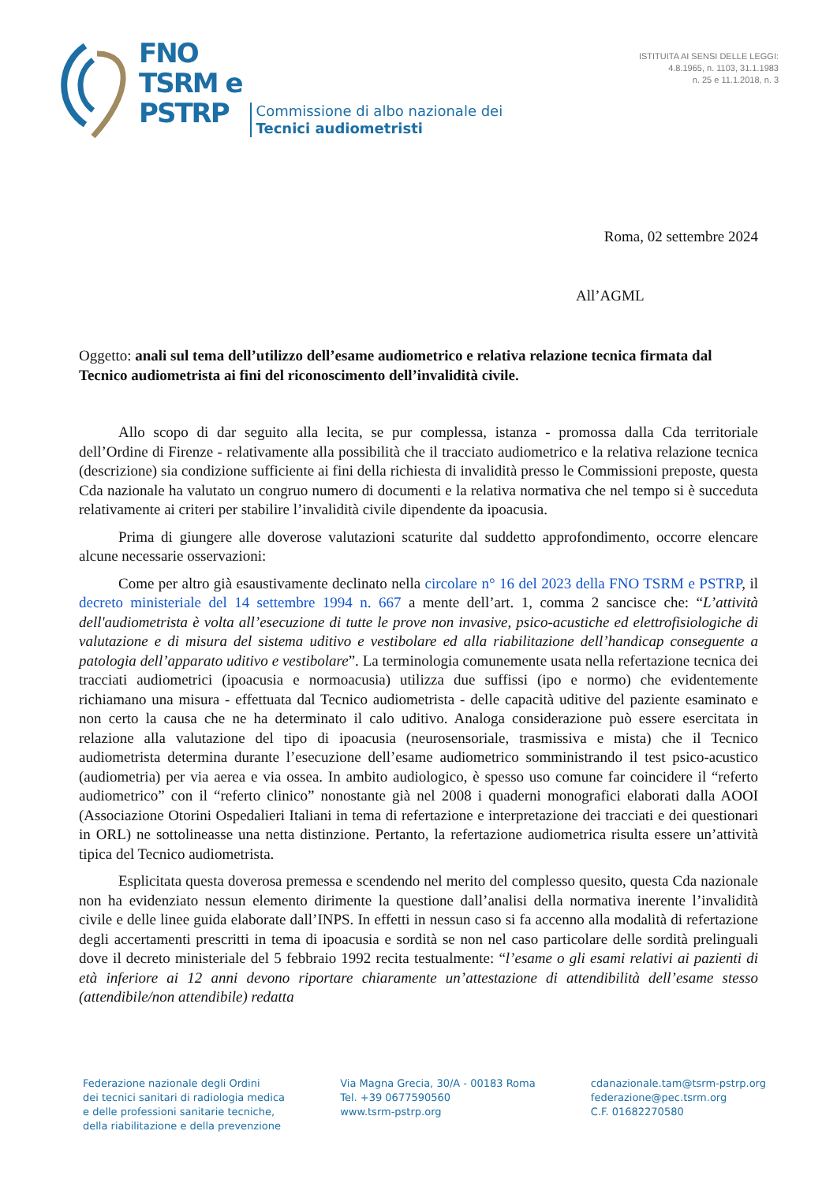FNO
TSRM e
PSTRP
Commissione di albo nazionale dei
Tecnici audiometristi
ISTITUITA AI SENSI DELLE LEGGI:
4.8.1965, n. 1103, 31.1.1983
n. 25 e 11.1.2018, n. 3
Roma, 02 settembre 2024
All’AGML
Oggetto: anali sul tema dell’utilizzo dell’esame audiometrico e relativa relazione tecnica firmata dal Tecnico audiometrista ai fini del riconoscimento dell’invalidità civile.
Allo scopo di dar seguito alla lecita, se pur complessa, istanza - promossa dalla Cda territoriale dell’Ordine di Firenze - relativamente alla possibilità che il tracciato audiometrico e la relativa relazione tecnica (descrizione) sia condizione sufficiente ai fini della richiesta di invalidità presso le Commissioni preposte, questa Cda nazionale ha valutato un congruo numero di documenti e la relativa normativa che nel tempo si è succeduta relativamente ai criteri per stabilire l’invalidità civile dipendente da ipoacusia.
Prima di giungere alle doverose valutazioni scaturite dal suddetto approfondimento, occorre elencare alcune necessarie osservazioni:
Come per altro già esaustivamente declinato nella circolare n° 16 del 2023 della FNO TSRM e PSTRP, il decreto ministeriale del 14 settembre 1994 n. 667 a mente dell’art. 1, comma 2 sancisce che: “L’attività dell'audiometrista è volta all’esecuzione di tutte le prove non invasive, psico-acustiche ed elettrofisiologiche di valutazione e di misura del sistema uditivo e vestibolare ed alla riabilitazione dell’handicap conseguente a patologia dell’apparato uditivo e vestibolare”. La terminologia comunemente usata nella refertazione tecnica dei tracciati audiometrici (ipoacusia e normoacusia) utilizza due suffissi (ipo e normo) che evidentemente richiamano una misura - effettuata dal Tecnico audiometrista - delle capacità uditive del paziente esaminato e non certo la causa che ne ha determinato il calo uditivo. Analoga considerazione può essere esercitata in relazione alla valutazione del tipo di ipoacusia (neurosensoriale, trasmissiva e mista) che il Tecnico audiometrista determina durante l’esecuzione dell’esame audiometrico somministrando il test psico-acustico (audiometria) per via aerea e via ossea. In ambito audiologico, è spesso uso comune far coincidere il “referto audiometrico” con il “referto clinico” nonostante già nel 2008 i quaderni monografici elaborati dalla AOOI (Associazione Otorini Ospedalieri Italiani in tema di refertazione e interpretazione dei tracciati e dei questionari in ORL) ne sottolineasse una netta distinzione. Pertanto, la refertazione audiometrica risulta essere un’attività tipica del Tecnico audiometrista.
Esplicitata questa doverosa premessa e scendendo nel merito del complesso quesito, questa Cda nazionale non ha evidenziato nessun elemento dirimente la questione dall’analisi della normativa inerente l’invalidità civile e delle linee guida elaborate dall’INPS. In effetti in nessun caso si fa accenno alla modalità di refertazione degli accertamenti prescritti in tema di ipoacusia e sordità se non nel caso particolare delle sordità prelinguali dove il decreto ministeriale del 5 febbraio 1992 recita testualmente: “l’esame o gli esami relativi ai pazienti di età inferiore ai 12 anni devono riportare chiaramente un’attestazione di attendibilità dell’esame stesso (attendibile/non attendibile) redatta
Federazione nazionale degli Ordini
dei tecnici sanitari di radiologia medica
e delle professioni sanitarie tecniche,
della riabilitazione e della prevenzione
Via Magna Grecia, 30/A - 00183 Roma
Tel. +39 0677590560
www.tsrm-pstrp.org
cdanazionale.tam@tsrm-pstrp.org
federazione@pec.tsrm.org
C.F. 01682270580